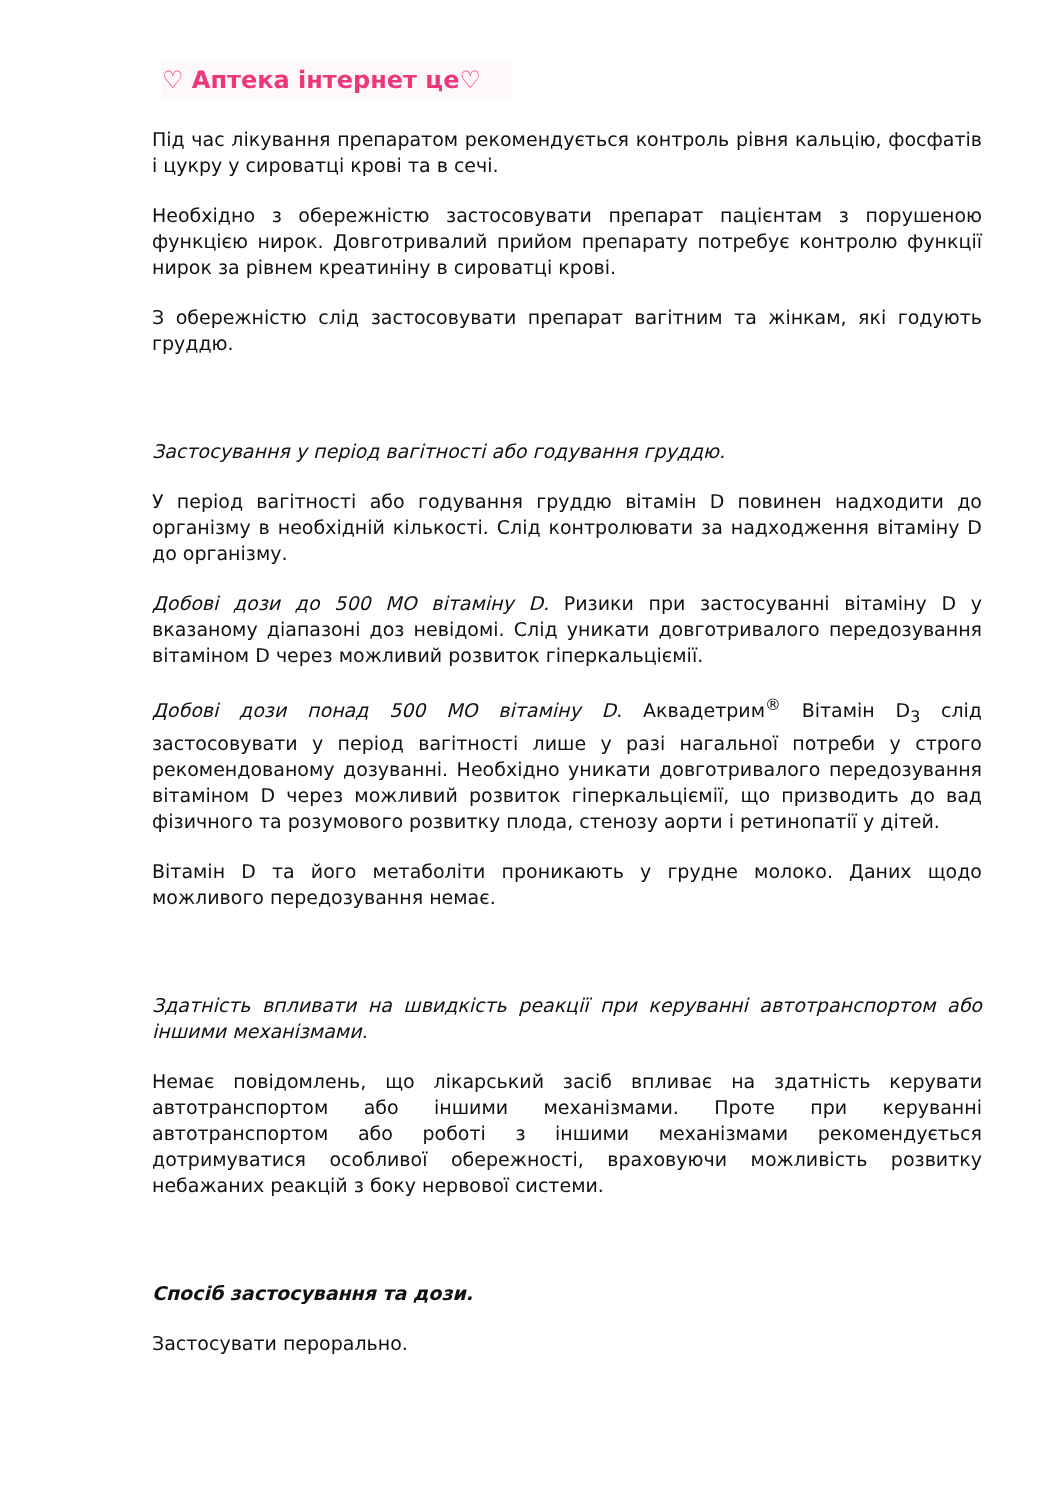♡ Аптека інтернет це♡
Під час лікування препаратом рекомендується контроль рівня кальцію, фосфатів і цукру у сироватці крові та в сечі.
Необхідно з обережністю застосовувати препарат пацієнтам з порушеною функцією нирок. Довготривалий прийом препарату потребує контролю функції нирок за рівнем креатиніну в сироватці крові.
З обережністю слід застосовувати препарат вагітним та жінкам, які годують груддю.
Застосування у період вагітності або годування груддю.
У період вагітності або годування груддю вітамін D повинен надходити до організму в необхідній кількості. Слід контролювати за надходження вітаміну D до організму.
Добові дози до 500 МО вітаміну D. Ризики при застосуванні вітаміну D у вказаному діапазоні доз невідомі. Слід уникати довготривалого передозування вітаміном D через можливий розвиток гіперкальціємії.
Добові дози понад 500 МО вітаміну D. Аквадетрим<sup>®</sup> Вітамін D<sub>3</sub> слід застосовувати у період вагітності лише у разі нагальної потреби у строго рекомендованому дозуванні. Необхідно уникати довготривалого передозування вітаміном D через можливий розвиток гіперкальціємії, що призводить до вад фізичного та розумового розвитку плода, стенозу аорти і ретинопатії у дітей.
Вітамін D та його метаболіти проникають у грудне молоко. Даних щодо можливого передозування немає.
Здатність впливати на швидкість реакції при керуванні автотранспортом або іншими механізмами.
Немає повідомлень, що лікарський засіб впливає на здатність керувати автотранспортом або іншими механізмами. Проте при керуванні автотранспортом або роботі з іншими механізмами рекомендується дотримуватися особливої обережності, враховуючи можливість розвитку небажаних реакцій з боку нервової системи.
Спосіб застосування та дози.
Застосувати перорально.